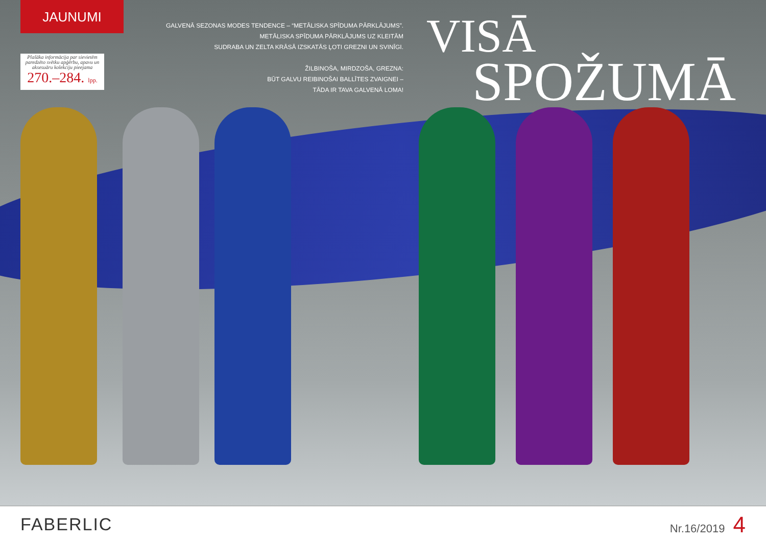JAUNUMI
Plašāka informācija par sievietēm paredzēto svētku apģērbu, apavu un aksesuāru kolekciju pieejama
270.–284. lpp.
GALVENĀ SEZONAS MODES TENDENCE – “METĀLISKA SPĪDUMA PĀRKLĀJUMS”.
METĀLISKA SPĪDUMA PĀRKLĀJUMS UZ KLEITĀM
SUDRABA UN ZELTA KRĀSĀ IZSKATĀS ĻOTI GREZNI UN SVINĪGI.
ŽILBINOŠA, MIRDZOŠA, GREZNA:
BŪT GALVU REIBINOŠAI BALLĪTES ZVAIGNEI –
TĀDA IR TAVA GALVENĀ LOMA!
VISĀ
SPOŽUMĀ
FABERLIC
Nr.16/2019 4